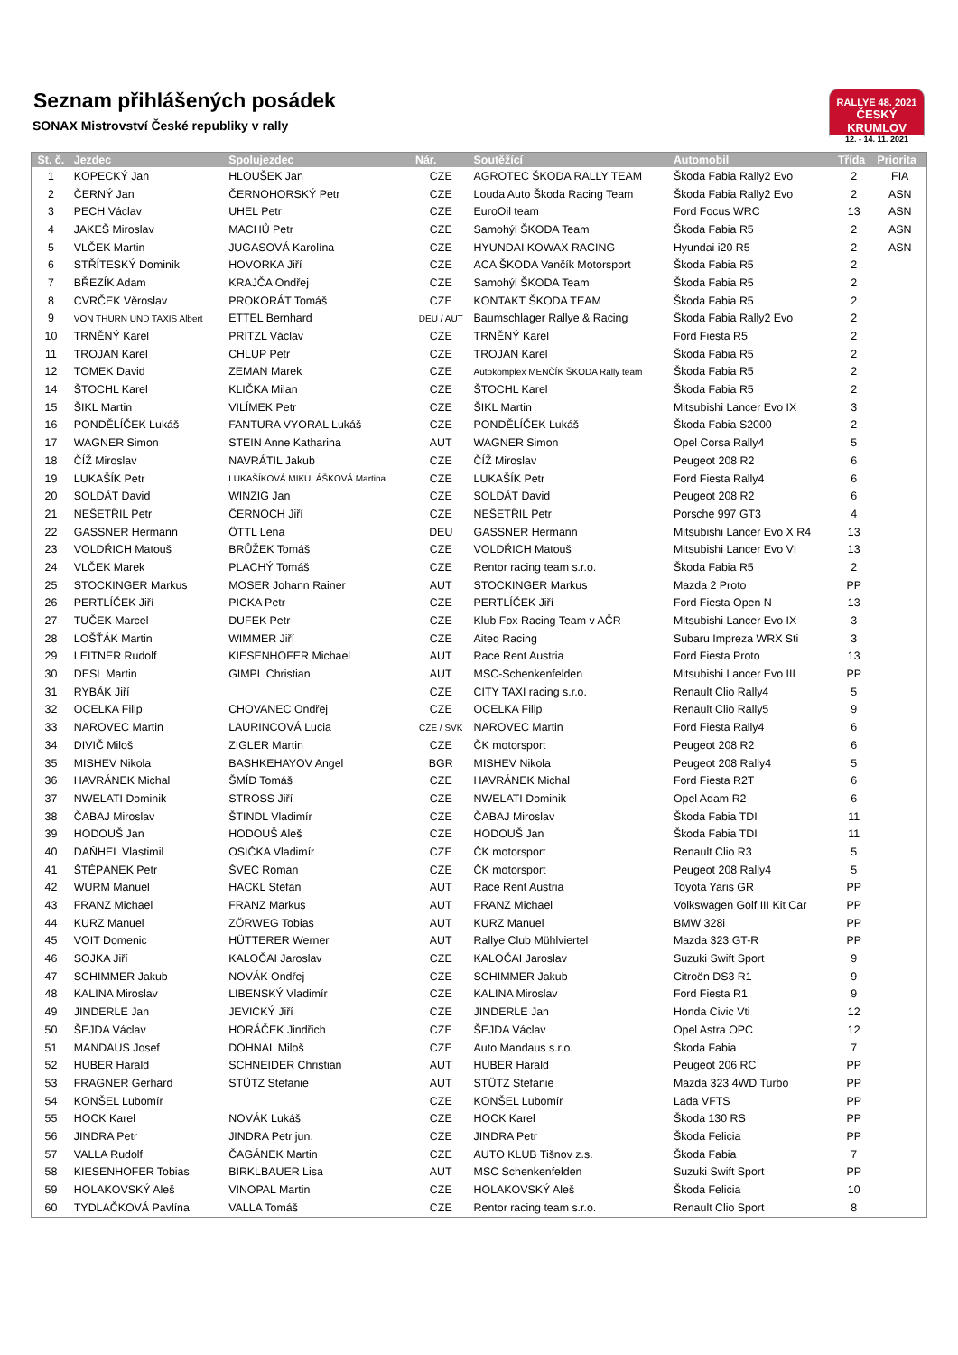Seznam přihlášených posádek
SONAX Mistrovství České republiky v rally
RALLYE 48. 2021
ČESKÝ KRUMLOV
12. - 14. 11. 2021
| St. č. | Jezdec | Spolujezdec | Nár. | Soutěžící | Automobil | Třída | Priorita |
| --- | --- | --- | --- | --- | --- | --- | --- |
| 1 | KOPECKÝ Jan | HLOUŠEK Jan | CZE | AGROTEC ŠKODA RALLY TEAM | Škoda Fabia Rally2 Evo | 2 | FIA |
| 2 | ČERNÝ Jan | ČERNOHORSKÝ Petr | CZE | Louda Auto Škoda Racing Team | Škoda Fabia Rally2 Evo | 2 | ASN |
| 3 | PECH Václav | UHEL Petr | CZE | EuroOil team | Ford Focus WRC | 13 | ASN |
| 4 | JAKEŠ Miroslav | MACHŮ Petr | CZE | Samohýl ŠKODA Team | Škoda Fabia R5 | 2 | ASN |
| 5 | VLČEK Martin | JUGASOVÁ Karolína | CZE | HYUNDAI KOWAX RACING | Hyundai i20 R5 | 2 | ASN |
| 6 | STŘÍTESKÝ Dominik | HOVORKA Jiří | CZE | ACA ŠKODA Vančík Motorsport | Škoda Fabia R5 | 2 | |
| 7 | BŘEZÍK Adam | KRAJČA Ondřej | CZE | Samohýl ŠKODA Team | Škoda Fabia R5 | 2 | |
| 8 | CVRČEK Věroslav | PROKORÁT Tomáš | CZE | KONTAKT ŠKODA TEAM | Škoda Fabia R5 | 2 | |
| 9 | VON THURN UND TAXIS Albert | ETTEL Bernhard | DEU / AUT | Baumschlager Rallye & Racing | Škoda Fabia Rally2 Evo | 2 | |
| 10 | TRNĚNÝ Karel | PRITZL Václav | CZE | TRNĚNÝ Karel | Ford Fiesta R5 | 2 | |
| 11 | TROJAN Karel | CHLUP Petr | CZE | TROJAN Karel | Škoda Fabia R5 | 2 | |
| 12 | TOMEK David | ZEMAN Marek | CZE | Autokomplex MENČÍK ŠKODA Rally team | Škoda Fabia R5 | 2 | |
| 14 | ŠTOCHL Karel | KLIČKA Milan | CZE | ŠTOCHL Karel | Škoda Fabia R5 | 2 | |
| 15 | ŠIKL Martin | VILÍMEK Petr | CZE | ŠIKL Martin | Mitsubishi Lancer Evo IX | 3 | |
| 16 | PONDĚLÍČEK Lukáš | FANTURA VYORAL Lukáš | CZE | PONDĚLÍČEK Lukáš | Škoda Fabia S2000 | 2 | |
| 17 | WAGNER Simon | STEIN Anne Katharina | AUT | WAGNER Simon | Opel Corsa Rally4 | 5 | |
| 18 | ČÍŽ Miroslav | NAVRÁTIL Jakub | CZE | ČÍŽ Miroslav | Peugeot 208 R2 | 6 | |
| 19 | LUKAŠÍK Petr | LUKAŠÍKOVÁ MIKULÁŠKOVÁ Martina | CZE | LUKAŠÍK Petr | Ford Fiesta Rally4 | 6 | |
| 20 | SOLDÁT David | WINZIG Jan | CZE | SOLDÁT David | Peugeot 208 R2 | 6 | |
| 21 | NEŠETŘIL Petr | ČERNOCH Jiří | CZE | NEŠETŘIL Petr | Porsche 997 GT3 | 4 | |
| 22 | GASSNER Hermann | ÖTTL Lena | DEU | GASSNER Hermann | Mitsubishi Lancer Evo X R4 | 13 | |
| 23 | VOLDŘICH Matouš | BRŮŽEK Tomáš | CZE | VOLDŘICH Matouš | Mitsubishi Lancer Evo VI | 13 | |
| 24 | VLČEK Marek | PLACHÝ Tomáš | CZE | Rentor racing team s.r.o. | Škoda Fabia R5 | 2 | |
| 25 | STOCKINGER Markus | MOSER Johann Rainer | AUT | STOCKINGER Markus | Mazda 2 Proto | PP | |
| 26 | PERTLÍČEK Jiří | PICKA Petr | CZE | PERTLÍČEK Jiří | Ford Fiesta Open N | 13 | |
| 27 | TUČEK Marcel | DUFEK Petr | CZE | Klub Fox Racing Team v AČR | Mitsubishi Lancer Evo IX | 3 | |
| 28 | LOŠŤÁK Martin | WIMMER Jiří | CZE | Aiteq Racing | Subaru Impreza WRX Sti | 3 | |
| 29 | LEITNER Rudolf | KIESENHOFER Michael | AUT | Race Rent Austria | Ford Fiesta Proto | 13 | |
| 30 | DESL Martin | GIMPL Christian | AUT | MSC-Schenkenfelden | Mitsubishi Lancer Evo III | PP | |
| 31 | RYBÁK Jiří | | CZE | CITY TAXI racing s.r.o. | Renault Clio Rally4 | 5 | |
| 32 | OCELKA Filip | CHOVANEC Ondřej | CZE | OCELKA Filip | Renault Clio Rally5 | 9 | |
| 33 | NAROVEC Martin | LAURINCOVÁ Lucia | CZE / SVK | NAROVEC Martin | Ford Fiesta Rally4 | 6 | |
| 34 | DIVIČ Miloš | ZIGLER Martin | CZE | ČK motorsport | Peugeot 208 R2 | 6 | |
| 35 | MISHEV Nikola | BASHKEHAYOV Angel | BGR | MISHEV Nikola | Peugeot 208 Rally4 | 5 | |
| 36 | HAVRÁNEK Michal | ŠMÍD Tomáš | CZE | HAVRÁNEK Michal | Ford Fiesta R2T | 6 | |
| 37 | NWELATI Dominik | STROSS Jiří | CZE | NWELATI Dominik | Opel Adam R2 | 6 | |
| 38 | ČABAJ Miroslav | ŠTINDL Vladimír | CZE | ČABAJ Miroslav | Škoda Fabia TDI | 11 | |
| 39 | HODOUŠ Jan | HODOUŠ Aleš | CZE | HODOUŠ Jan | Škoda Fabia TDI | 11 | |
| 40 | DAŇHEL Vlastimil | OSIČKA Vladimír | CZE | ČK motorsport | Renault Clio R3 | 5 | |
| 41 | ŠTĚPÁNEK Petr | ŠVEC Roman | CZE | ČK motorsport | Peugeot 208 Rally4 | 5 | |
| 42 | WURM Manuel | HACKL Stefan | AUT | Race Rent Austria | Toyota Yaris GR | PP | |
| 43 | FRANZ Michael | FRANZ Markus | AUT | FRANZ Michael | Volkswagen Golf III Kit Car | PP | |
| 44 | KURZ Manuel | ZÖRWEG Tobias | AUT | KURZ Manuel | BMW 328i | PP | |
| 45 | VOIT Domenic | HÜTTERER Werner | AUT | Rallye Club Mühlviertel | Mazda 323 GT-R | PP | |
| 46 | SOJKA Jiří | KALOČAI Jaroslav | CZE | KALOČAI Jaroslav | Suzuki Swift Sport | 9 | |
| 47 | SCHIMMER Jakub | NOVÁK Ondřej | CZE | SCHIMMER Jakub | Citroën DS3 R1 | 9 | |
| 48 | KALINA Miroslav | LIBENSKÝ Vladimír | CZE | KALINA Miroslav | Ford Fiesta R1 | 9 | |
| 49 | JINDERLE Jan | JEVICKÝ Jiří | CZE | JINDERLE Jan | Honda Civic Vti | 12 | |
| 50 | ŠEJDA Václav | HORÁČEK Jindřich | CZE | ŠEJDA Václav | Opel Astra OPC | 12 | |
| 51 | MANDAUS Josef | DOHNAL Miloš | CZE | Auto Mandaus s.r.o. | Škoda Fabia | 7 | |
| 52 | HUBER Harald | SCHNEIDER Christian | AUT | HUBER Harald | Peugeot 206 RC | PP | |
| 53 | FRAGNER Gerhard | STÜTZ Stefanie | AUT | STÜTZ Stefanie | Mazda 323 4WD Turbo | PP | |
| 54 | KONŠEL Lubomír | | CZE | KONŠEL Lubomír | Lada VFTS | PP | |
| 55 | HOCK Karel | NOVÁK Lukáš | CZE | HOCK Karel | Škoda 130 RS | PP | |
| 56 | JINDRA Petr | JINDRA Petr jun. | CZE | JINDRA Petr | Škoda Felicia | PP | |
| 57 | VALLA Rudolf | ČAGÁNEK Martin | CZE | AUTO KLUB Tišnov z.s. | Škoda Fabia | 7 | |
| 58 | KIESENHOFER Tobias | BIRKLBAUER Lisa | AUT | MSC Schenkenfelden | Suzuki Swift Sport | PP | |
| 59 | HOLAKOVSKÝ Aleš | VINOPAL Martin | CZE | HOLAKOVSKÝ Aleš | Škoda Felicia | 10 | |
| 60 | TYDLAČKOVÁ Pavlína | VALLA Tomáš | CZE | Rentor racing team s.r.o. | Renault Clio Sport | 8 | |